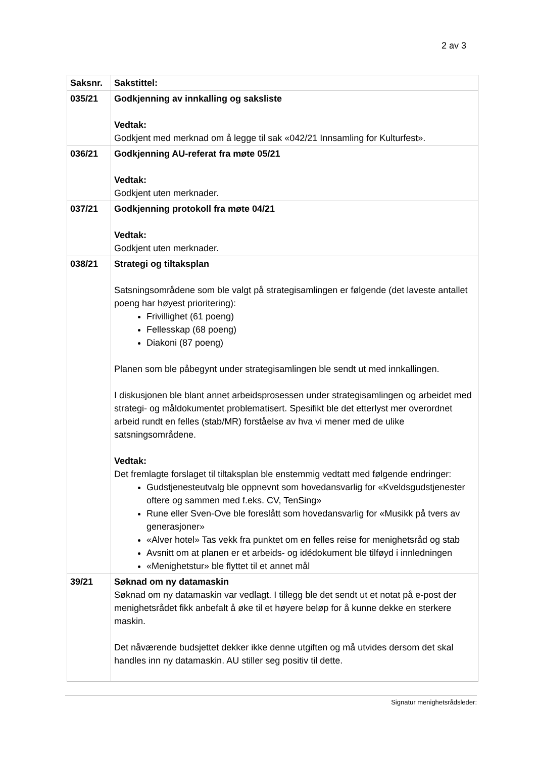2 av 3
| Saksnr. | Sakstittel: |
| --- | --- |
| 035/21 | Godkjenning av innkalling og saksliste Vedtak: Godkjent med merknad om å legge til sak «042/21 Innsamling for Kulturfest». |
| 036/21 | Godkjenning AU-referat fra møte 05/21 Vedtak: Godkjent uten merknader. |
| 037/21 | Godkjenning protokoll fra møte 04/21 Vedtak: Godkjent uten merknader. |
| 038/21 | Strategi og tiltaksplan Satsningsområdene som ble valgt på strategisamlingen er følgende (det laveste antallet poeng har høyest prioritering): Frivillighet (61 poeng) Fellesskap (68 poeng) Diakoni (87 poeng) Planen som ble påbegynt under strategisamlingen ble sendt ut med innkallingen. I diskusjonen ble blant annet arbeidsprosessen under strategisamlingen og arbeidet med strategi- og måldokumentet problematisert. Spesifikt ble det etterlyst mer overordnet arbeid rundt en felles (stab/MR) forståelse av hva vi mener med de ulike satsningsområdene. Vedtak: Det fremlagte forslaget til tiltaksplan ble enstemmig vedtatt med følgende endringer: Gudstjenesteutvalg ble oppnevnt som hovedansvarlig for «Kveldsgudstjenester oftere og sammen med f.eks. CV, TenSing» Rune eller Sven-Ove ble foreslått som hovedansvarlig for «Musikk på tvers av generasjoner» «Alver hotel» Tas vekk fra punktet om en felles reise for menighetsråd og stab Avsnitt om at planen er et arbeids- og idédokument ble tilføyd i innledningen «Menighetstur» ble flyttet til et annet mål |
| 39/21 | Søknad om ny datamaskin Søknad om ny datamaskin var vedlagt. I tillegg ble det sendt ut et notat på e-post der menighetsrådet fikk anbefalt å øke til et høyere beløp for å kunne dekke en sterkere maskin. Det nåværende budsjettet dekker ikke denne utgiften og må utvides dersom det skal handles inn ny datamaskin. AU stiller seg positiv til dette. |
Signatur menighetsrådsleder: